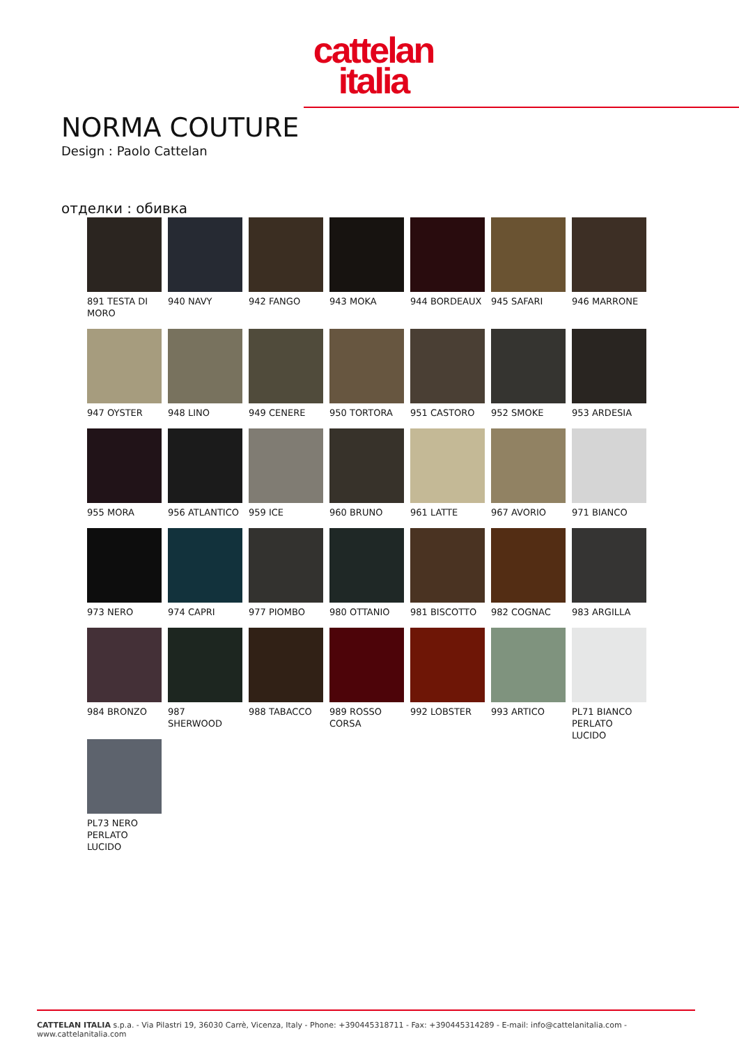cattelan
italia
NORMA COUTURE
Design : Paolo Cattelan
отделки : обивка
891 TESTA DI MORO
940 NAVY
942 FANGO
943 MOKA
944 BORDEAUX
945 SAFARI
946 MARRONE
947 OYSTER
948 LINO
949 CENERE
950 TORTORA
951 CASTORO
952 SMOKE
953 ARDESIA
955 MORA
956 ATLANTICO
959 ICE
960 BRUNO
961 LATTE
967 AVORIO
971 BIANCO
973 NERO
974 CAPRI
977 PIOMBO
980 OTTANIO
981 BISCOTTO
982 COGNAC
983 ARGILLA
984 BRONZO
987 SHERWOOD
988 TABACCO
989 ROSSO CORSA
992 LOBSTER
993 ARTICO
PL71 BIANCO PERLATO LUCIDO
PL73 NERO PERLATO LUCIDO
CATTELAN ITALIA s.p.a. - Via Pilastri 19, 36030 Carrè, Vicenza, Italy - Phone: +390445318711 - Fax: +390445314289 - E-mail: info@cattelanitalia.com - www.cattelanitalia.com